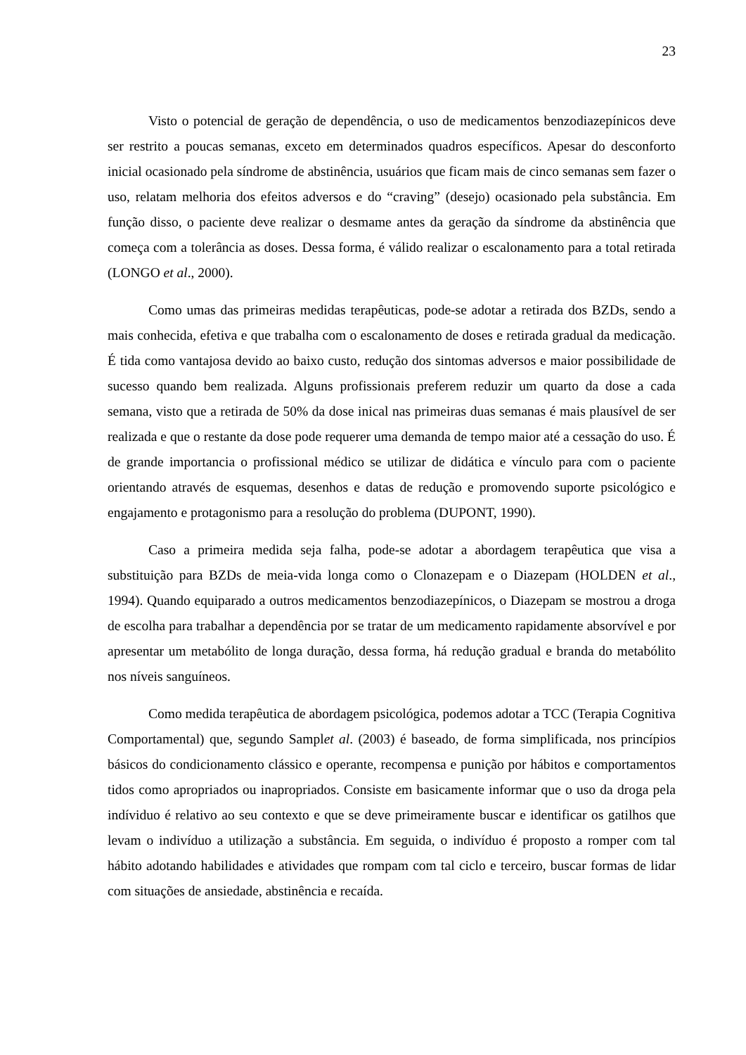23
Visto o potencial de geração de dependência, o uso de medicamentos benzodiazepínicos deve ser restrito a poucas semanas, exceto em determinados quadros específicos. Apesar do desconforto inicial ocasionado pela síndrome de abstinência, usuários que ficam mais de cinco semanas sem fazer o uso, relatam melhoria dos efeitos adversos e do “craving” (desejo) ocasionado pela substância. Em função disso, o paciente deve realizar o desmame antes da geração da síndrome da abstinência que começa com a tolerância as doses. Dessa forma, é válido realizar o escalonamento para a total retirada (LONGO et al., 2000).
Como umas das primeiras medidas terapêuticas, pode-se adotar a retirada dos BZDs, sendo a mais conhecida, efetiva e que trabalha com o escalonamento de doses e retirada gradual da medicação. É tida como vantajosa devido ao baixo custo, redução dos sintomas adversos e maior possibilidade de sucesso quando bem realizada. Alguns profissionais preferem reduzir um quarto da dose a cada semana, visto que a retirada de 50% da dose inical nas primeiras duas semanas é mais plausível de ser realizada e que o restante da dose pode requerer uma demanda de tempo maior até a cessação do uso. É de grande importancia o profissional médico se utilizar de didática e vínculo para com o paciente orientando através de esquemas, desenhos e datas de redução e promovendo suporte psicológico e engajamento e protagonismo para a resolução do problema (DUPONT, 1990).
Caso a primeira medida seja falha, pode-se adotar a abordagem terapêutica que visa a substituição para BZDs de meia-vida longa como o Clonazepam e o Diazepam (HOLDEN et al., 1994). Quando equiparado a outros medicamentos benzodiazepínicos, o Diazepam se mostrou a droga de escolha para trabalhar a dependência por se tratar de um medicamento rapidamente absorvível e por apresentar um metabólito de longa duração, dessa forma, há redução gradual e branda do metabólito nos níveis sanguíneos.
Como medida terapêutica de abordagem psicológica, podemos adotar a TCC (Terapia Cognitiva Comportamental) que, segundo Samplet al. (2003) é baseado, de forma simplificada, nos princípios básicos do condicionamento clássico e operante, recompensa e punição por hábitos e comportamentos tidos como apropriados ou inapropriados. Consiste em basicamente informar que o uso da droga pela indíviduo é relativo ao seu contexto e que se deve primeiramente buscar e identificar os gatilhos que levam o indivíduo a utilização a substância. Em seguida, o indivíduo é proposto a romper com tal hábito adotando habilidades e atividades que rompam com tal ciclo e terceiro, buscar formas de lidar com situações de ansiedade, abstinência e recaída.